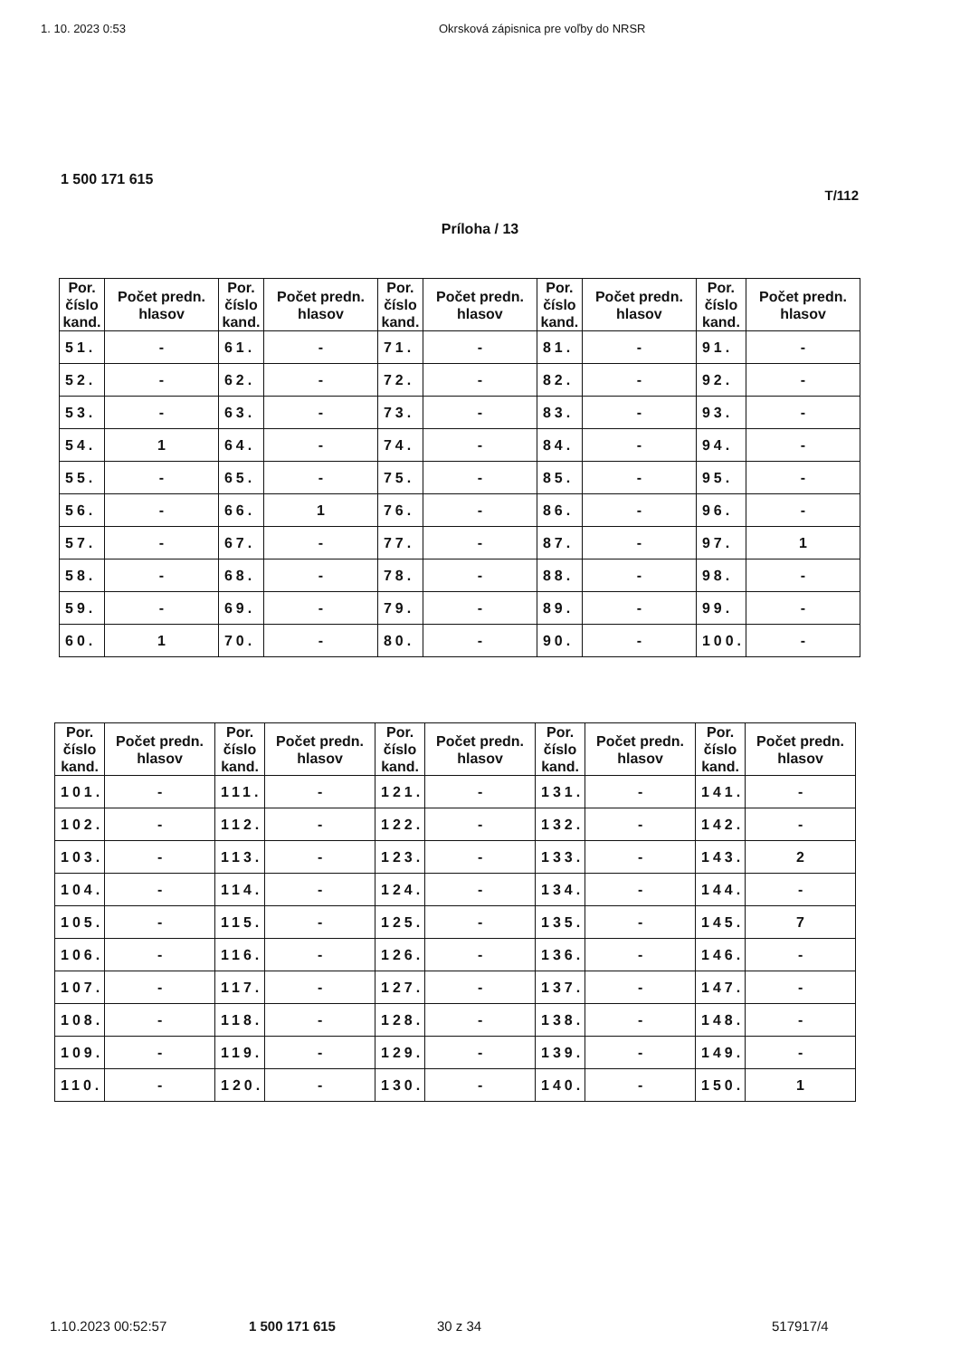1. 10. 2023 0:53 Okrsková zápisnica pre voľby do NRSR
1 500 171 615
T/112
Príloha / 13
| Por. číslo kand. | Počet predn. hlasov | Por. číslo kand. | Počet predn. hlasov | Por. číslo kand. | Počet predn. hlasov | Por. číslo kand. | Počet predn. hlasov | Por. číslo kand. | Počet predn. hlasov |
| --- | --- | --- | --- | --- | --- | --- | --- | --- | --- |
| 51. | - | 61. | - | 71. | - | 81. | - | 91. | - |
| 52. | - | 62. | - | 72. | - | 82. | - | 92. | - |
| 53. | - | 63. | - | 73. | - | 83. | - | 93. | - |
| 54. | 1 | 64. | - | 74. | - | 84. | - | 94. | - |
| 55. | - | 65. | - | 75. | - | 85. | - | 95. | - |
| 56. | - | 66. | 1 | 76. | - | 86. | - | 96. | - |
| 57. | - | 67. | - | 77. | - | 87. | - | 97. | 1 |
| 58. | - | 68. | - | 78. | - | 88. | - | 98. | - |
| 59. | - | 69. | - | 79. | - | 89. | - | 99. | - |
| 60. | 1 | 70. | - | 80. | - | 90. | - | 100. | - |
| Por. číslo kand. | Počet predn. hlasov | Por. číslo kand. | Počet predn. hlasov | Por. číslo kand. | Počet predn. hlasov | Por. číslo kand. | Počet predn. hlasov | Por. číslo kand. | Počet predn. hlasov |
| --- | --- | --- | --- | --- | --- | --- | --- | --- | --- |
| 101. | - | 111. | - | 121. | - | 131. | - | 141. | - |
| 102. | - | 112. | - | 122. | - | 132. | - | 142. | - |
| 103. | - | 113. | - | 123. | - | 133. | - | 143. | 2 |
| 104. | - | 114. | - | 124. | - | 134. | - | 144. | - |
| 105. | - | 115. | - | 125. | - | 135. | - | 145. | 7 |
| 106. | - | 116. | - | 126. | - | 136. | - | 146. | - |
| 107. | - | 117. | - | 127. | - | 137. | - | 147. | - |
| 108. | - | 118. | - | 128. | - | 138. | - | 148. | - |
| 109. | - | 119. | - | 129. | - | 139. | - | 149. | - |
| 110. | - | 120. | - | 130. | - | 140. | - | 150. | 1 |
1.10.2023 00:52:57 1 500 171 615 30 z 34 517917/4